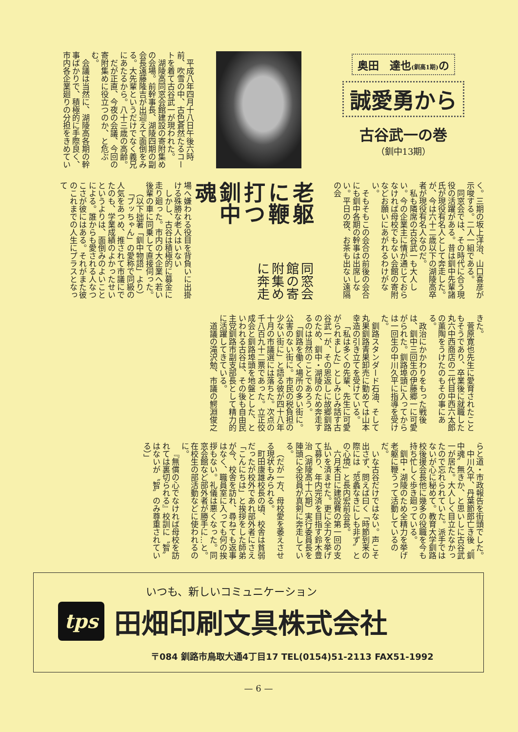奥田　達也(釧高1期) の
誠愛勇から
古谷武一の巻
（釧中13期）
平成八年四月十八日午後六時前、吹雪の中、古色蒼然たるコートを着て古谷武一が現われた。
湖陵高同窓会館建設の寄附集めの会場。前幹事長、湖陵四期の副会長遠藤隆吉が出迎えて面倒をみる。大先輩というだけでなく義兄にあたるから。八十三歳の高齢。
だが正直、今夜の会議、今回の寄附集めに役立つのか、と危ぶむ。
会議は当然に、湖陵高各期の幹事ばかりで、積極的に手際良く、市内各企業廻りの分担をきめてい
く。三期の坂上洋治、山口喜彦が示唆する。二人一組である。
同窓会では、その時代に合う現役の活躍がある。昔は釧中先輩諸氏が現役有名人として奔走した。が、今は六十二歳以下の湖陵高卒者が現役有名人なのだ。
私も隣席の古谷武一も大人しい。今の企業主に情が通じておらなければ母校でもない会館の寄附などお願いにあがれるわけがない。
そもそもこの会合の前後の会合にも釧中各期の幹事は出席しない。平日の夜、お茶も出ない遠隔の会
老躯に鞭打つ釧中魂
同窓会館の寄附集めに奔走
場へ嫌われる役目を背負いに出掛ける殊勝な老人はいない
しかし、古谷は積極的に募金に走り廻った。市内の大企業へ若い後輩の車に同乗して直接伺った。
（以下拙著「釧中物語」より）
「ブッちゃん」の愛称で同級の人気をあつめ、推されて市議にでたのも、学業成績のよかったせいというよりは、面倒みのよいことによる。誰からも愛される人なつこさが彼にはある。それがまた彼のこれまでの人生にプラスとなって
きた。
菅原寛也先生に愛育されたこともそうであり、卒業後に就職した丸六中西商店の二代目中西六太郎の薫陶をうけたのもその事にある。
政治にかかわりをもった戦後は、釧中三回生の伊藤郷一に可愛がられた。釧路埠頭に入ってからは一回生の中川久平に指導を受けた。
釧路スタンダード石油、そして丸果釧路青果卸売に勤めては山本幸造の引き立てを受けている。
「私は多くの先輩、先生に可愛がられました」としみじみ話す古谷武一が、その恩返しに故郷釧路のため、釧中・湖陵のため奔走するのは当然のことであろう。
「釧路を働く場所の多い街に。公害のない街に。市民の税負担の少ない街に」と語る彼が四十八年十月の市議選には落ちた。次点の千八百九十二票であった。立正佼成会と釧路埠頭を地盤とした、といわれる古谷は、その後も自由民主党釧路市副支部長として精力的に活躍してきている。
道議の滝沢勉、市議の鰐淵俊之
らと道・市政報告を街頭でした。
中川久平、丹葉節郎亡き後〝釧中魂〟無きか、と思いしに古谷武一が居た。大人しく目立たなかったので忘れられていた。派手ではないが心に秘めて。教育大学釧路校後援会長他に幾多の役職を今も持ち忙しく歩き廻っている。
釧中・湖陵のため全精力を挙げ老躯に鞭うって活動しているのだ。
いな古谷だけではない。声こそ出さず、問えば曰く「時節到来の際には〝范蠡なきにしも非ず〟との心境」と長内宏前会長。
六月末日に建設費の第一回の支払いを済ませた。更に全力を挙げて募り、年内完済を目指す鈴木豊治（湖陵高十六期）実行委員長を陣頭に全役員が真剣に奔走している。
（だが一方、母校愛を萎えさせる現状もみられる。
町田康雄校長の頃、校舎は貧弱だったが校外であれ部外者にさえ「こんにちは」と挨拶をした師弟が今、校舎を訪れ、尋ねても返事はなく、職員室に入っても何の挨拶もない。礼儀は悪くなった。同窓会館など部外者が勝手に…と。在校生の部活動などに使われるのに。
『無償の心でなければ母校を訪れては裏切られる』校訓に〝智〟はないが〝智〟のみ尊重されている）」
いつも、新しいコミュニケーション
tps
田畑印刷文具株式会社
〒084 釧路市鳥取大通4丁目17 TEL(0154)51-2113 FAX51-1992
— 6 —